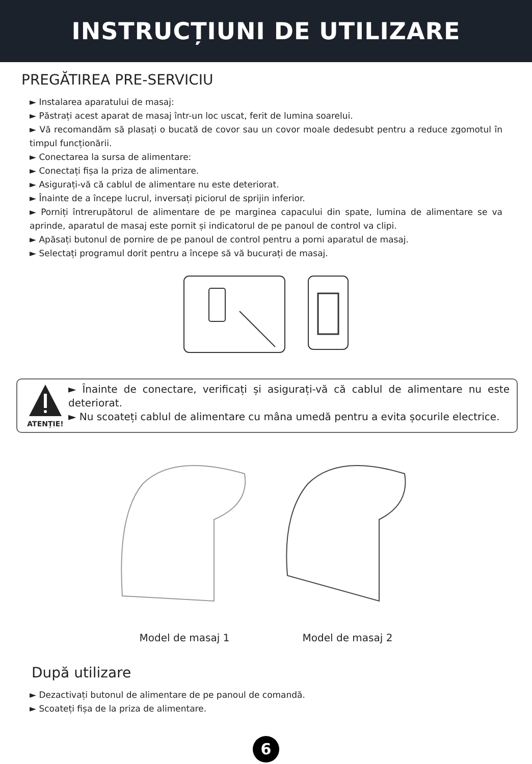INSTRUCȚIUNI DE UTILIZARE
PREGĂTIREA PRE-SERVICIU
► Instalarea aparatului de masaj:
► Păstrați acest aparat de masaj într-un loc uscat, ferit de lumina soarelui.
► Vă recomandăm să plasați o bucată de covor sau un covor moale dedesubt pentru a reduce zgomotul în timpul funcționării.
► Conectarea la sursa de alimentare:
► Conectați fișa la priza de alimentare.
► Asigurați-vă că cablul de alimentare nu este deteriorat.
► Înainte de a începe lucrul, inversați piciorul de sprijin inferior.
► Porniți întrerupătorul de alimentare de pe marginea capacului din spate, lumina de alimentare se va aprinde, aparatul de masaj este pornit și indicatorul de pe panoul de control va clipi.
► Apăsați butonul de pornire de pe panoul de control pentru a porni aparatul de masaj.
► Selectați programul dorit pentru a începe să vă bucurați de masaj.
ATENȚIE!
► Înainte de conectare, verificați și asigurați-vă că cablul de alimentare nu este deteriorat.
► Nu scoateți cablul de alimentare cu mâna umedă pentru a evita șocurile electrice.
Model de masaj 1 Model de masaj 2
După utilizare
► Dezactivați butonul de alimentare de pe panoul de comandă.
► Scoateți fișa de la priza de alimentare.
6